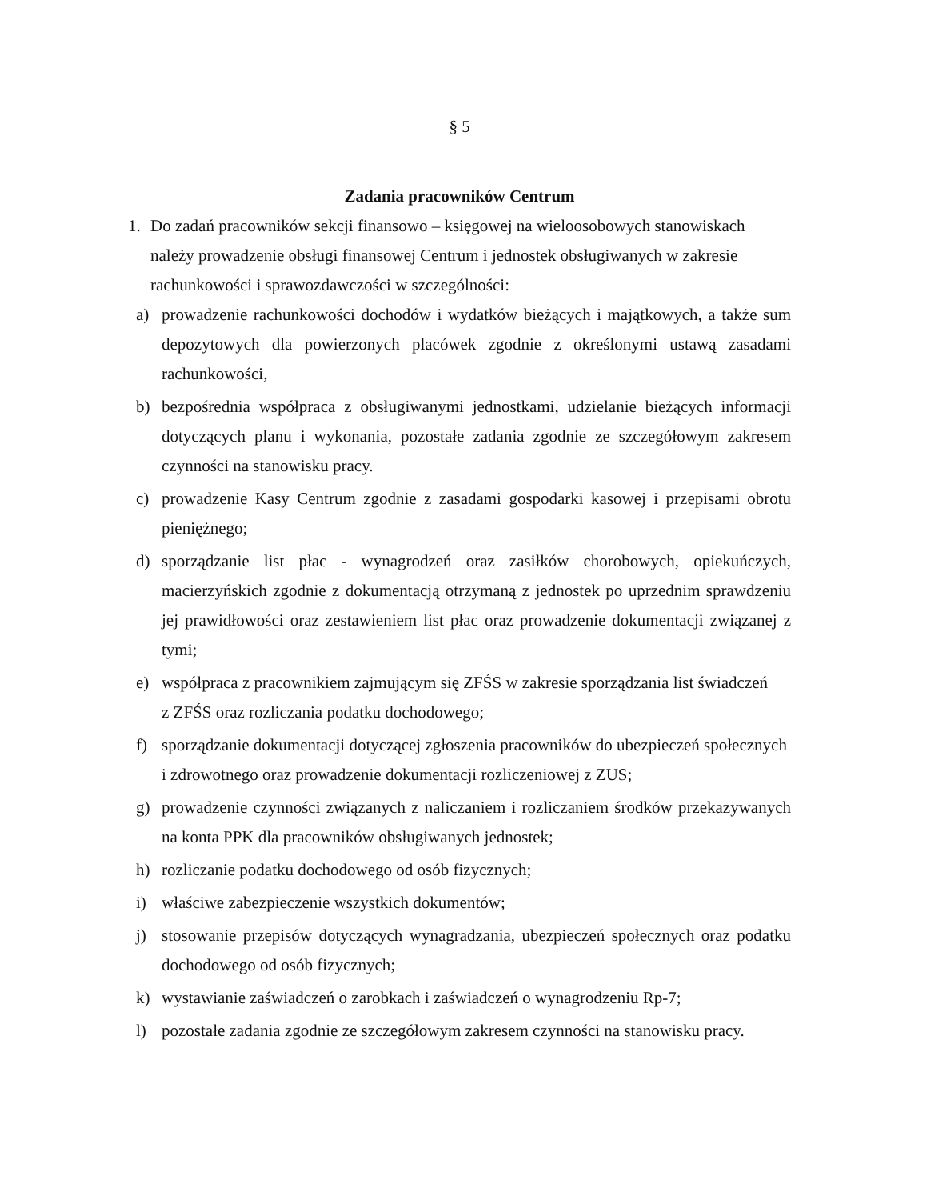§ 5
Zadania pracowników Centrum
1. Do zadań pracowników sekcji finansowo – księgowej na wieloosobowych stanowiskach należy prowadzenie obsługi finansowej Centrum i jednostek obsługiwanych w zakresie rachunkowości i sprawozdawczości w szczególności:
a) prowadzenie rachunkowości dochodów i wydatków bieżących i majątkowych, a także sum depozytowych dla powierzonych placówek zgodnie z określonymi ustawą zasadami rachunkowości,
b) bezpośrednia współpraca z obsługiwanymi jednostkami, udzielanie bieżących informacji dotyczących planu i wykonania, pozostałe zadania zgodnie ze szczegółowym zakresem czynności na stanowisku pracy.
c) prowadzenie Kasy Centrum zgodnie z zasadami gospodarki kasowej i przepisami obrotu pieniężnego;
d) sporządzanie list płac - wynagrodzeń oraz zasiłków chorobowych, opiekuńczych, macierzyńskich zgodnie z dokumentacją otrzymaną z jednostek po uprzednim sprawdzeniu jej prawidłowości oraz zestawieniem list płac oraz prowadzenie dokumentacji związanej z tymi;
e) współpraca z pracownikiem zajmującym się ZFŚS w zakresie sporządzania list świadczeń
z ZFŚS oraz rozliczania podatku dochodowego;
f) sporządzanie dokumentacji dotyczącej zgłoszenia pracowników do ubezpieczeń społecznych
i zdrowotnego oraz prowadzenie dokumentacji rozliczeniowej z ZUS;
g) prowadzenie czynności związanych z naliczaniem i rozliczaniem środków przekazywanych na konta PPK dla pracowników obsługiwanych jednostek;
h) rozliczanie podatku dochodowego od osób fizycznych;
i) właściwe zabezpieczenie wszystkich dokumentów;
j) stosowanie przepisów dotyczących wynagradzania, ubezpieczeń społecznych oraz podatku dochodowego od osób fizycznych;
k) wystawianie zaświadczeń o zarobkach i zaświadczeń o wynagrodzeniu Rp-7;
l) pozostałe zadania zgodnie ze szczegółowym zakresem czynności na stanowisku pracy.